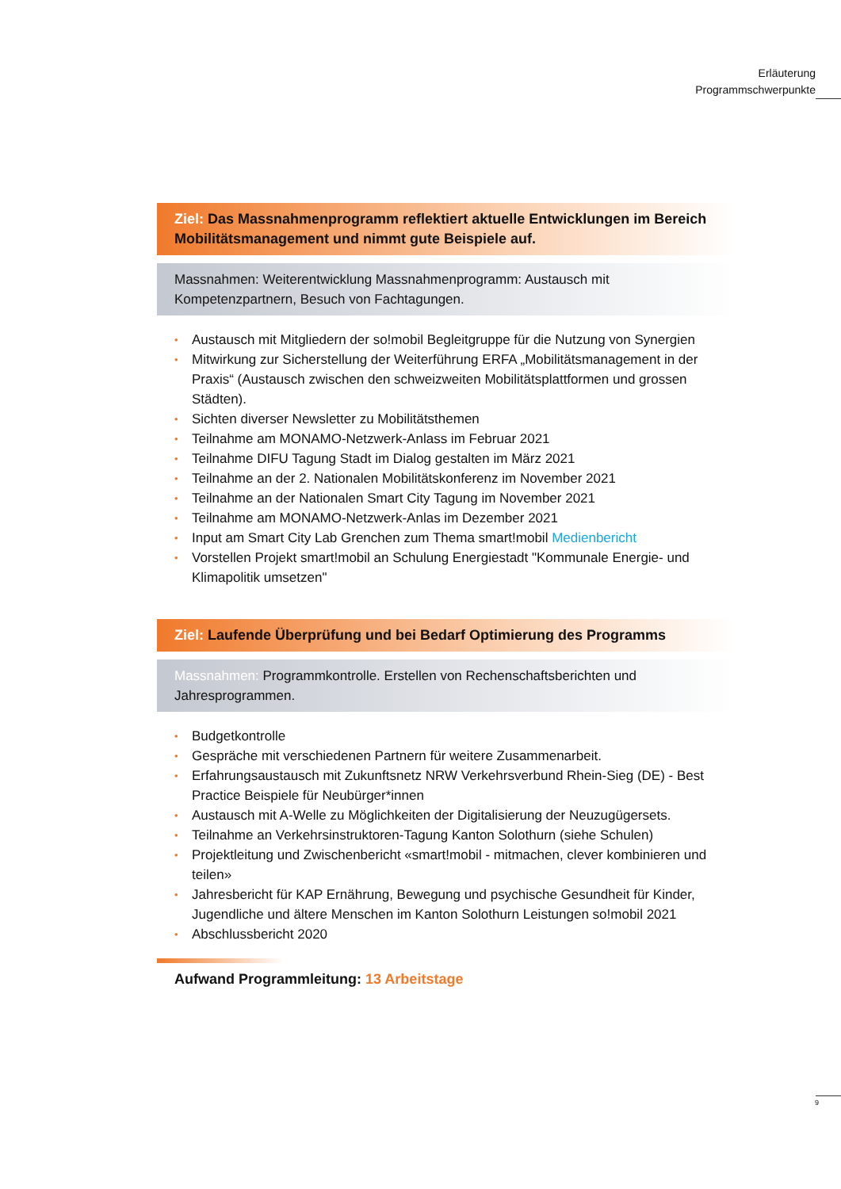Erläuterung
Programmschwerpunkte
Ziel: Das Massnahmenprogramm reflektiert aktuelle Entwicklungen im Bereich Mobilitätsmanagement und nimmt gute Beispiele auf.
Massnahmen: Weiterentwicklung Massnahmenprogramm: Austausch mit
Kompetenzpartnern, Besuch von Fachtagungen.
• Austausch mit Mitgliedern der so!mobil Begleitgruppe für die Nutzung von Synergien
• Mitwirkung zur Sicherstellung der Weiterführung ERFA „Mobilitätsmanagement in der Praxis“ (Austausch zwischen den schweizweiten Mobilitätsplattformen und grossen Städten).
• Sichten diverser Newsletter zu Mobilitätsthemen
• Teilnahme am MONAMO-Netzwerk-Anlass im Februar 2021
• Teilnahme DIFU Tagung Stadt im Dialog gestalten im März 2021
• Teilnahme an der 2. Nationalen Mobilitätskonferenz im November 2021
• Teilnahme an der Nationalen Smart City Tagung im November 2021
• Teilnahme am MONAMO-Netzwerk-Anlas im Dezember 2021
• Input am Smart City Lab Grenchen zum Thema smart!mobil Medienbericht
• Vorstellen Projekt smart!mobil an Schulung Energiestadt "Kommunale Energie- und Klimapolitik umsetzen"
Ziel: Laufende Überprüfung und bei Bedarf Optimierung des Programms
Massnahmen: Programmkontrolle. Erstellen von Rechenschaftsberichten und Jahresprogrammen.
• Budgetkontrolle
• Gespräche mit verschiedenen Partnern für weitere Zusammenarbeit.
• Erfahrungsaustausch mit Zukunftsnetz NRW Verkehrsverbund Rhein-Sieg (DE) - Best Practice Beispiele für Neubürger*innen
• Austausch mit A-Welle zu Möglichkeiten der Digitalisierung der Neuzugügersets.
• Teilnahme an Verkehrsinstruktoren-Tagung Kanton Solothurn (siehe Schulen)
• Projektleitung und Zwischenbericht «smart!mobil - mitmachen, clever kombinieren und teilen»
• Jahresbericht für KAP Ernährung, Bewegung und psychische Gesundheit für Kinder, Jugendliche und ältere Menschen im Kanton Solothurn Leistungen so!mobil 2021
• Abschlussbericht 2020
Aufwand Programmleitung: 13 Arbeitstage
9